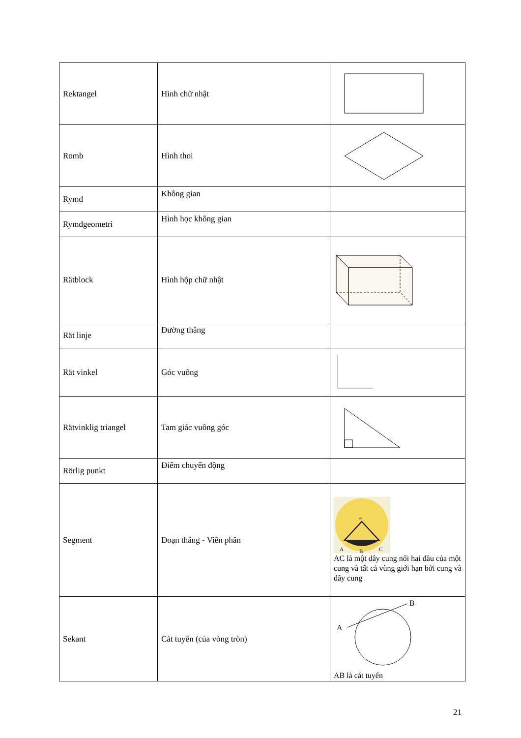| Rektangel | Hình chữ nhật | |
| Romb | Hình thoi | |
| Rymd | Không gian | |
| Rymdgeometri | Hình học không gian | |
| Rätblock | Hình hộp chữ nhật | |
| Rät linje | Đường thẳng | |
| Rät vinkel | Góc vuông | |
| Rätvinklig triangel | Tam giác vuông góc | |
| Rörlig punkt | Điểm chuyển động | |
| Segment | Đoạn thẳng - Viên phân | o A B C AC là một dây cung nối hai đầu của một cung và tất cả vùng giới hạn bởi cung và dây cung |
| Sekant | Cát tuyến (của vòng tròn) | A B AB là cát tuyến |
21